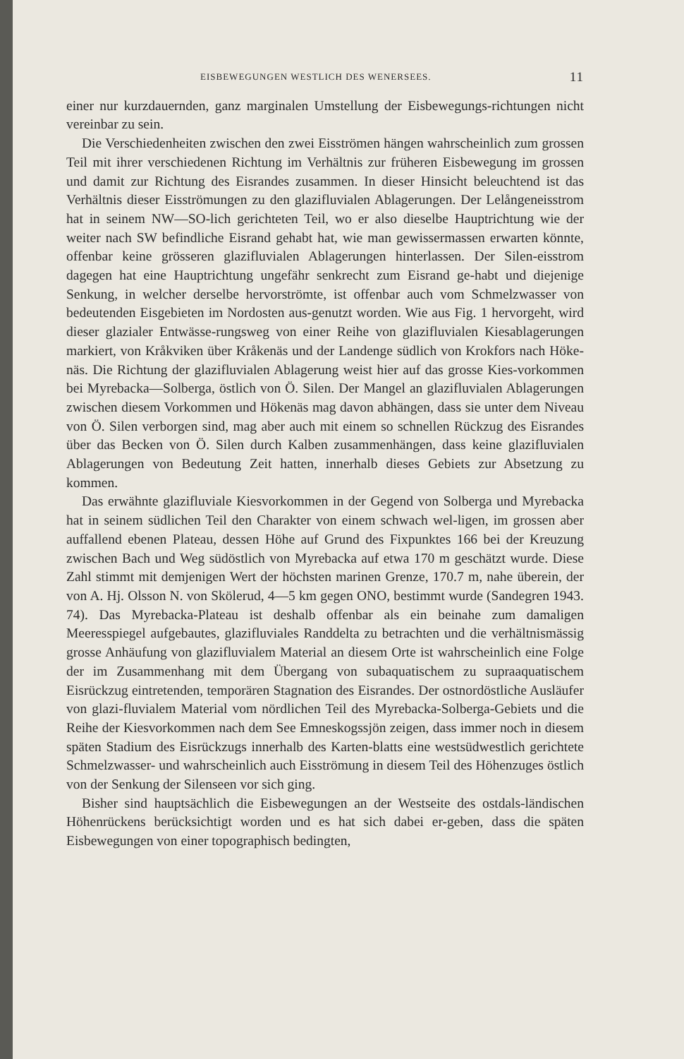EISBEWEGUNGEN WESTLICH DES WENERSEES. 11
einer nur kurzdauernden, ganz marginalen Umstellung der Eisbewegungs-richtungen nicht vereinbar zu sein.
Die Verschiedenheiten zwischen den zwei Eisströmen hängen wahrscheinlich zum grossen Teil mit ihrer verschiedenen Richtung im Verhältnis zur früheren Eisbewegung im grossen und damit zur Richtung des Eisrandes zusammen. In dieser Hinsicht beleuchtend ist das Verhältnis dieser Eisströmungen zu den glazifluvialen Ablagerungen. Der Lelångeneisstrom hat in seinem NW—SO-lich gerichteten Teil, wo er also dieselbe Hauptrichtung wie der weiter nach SW befindliche Eisrand gehabt hat, wie man gewissermassen erwarten könnte, offenbar keine grösseren glazifluvialen Ablagerungen hinterlassen. Der Silen-eisstrom dagegen hat eine Hauptrichtung ungefähr senkrecht zum Eisrand ge-habt und diejenige Senkung, in welcher derselbe hervorströmte, ist offenbar auch vom Schmelzwasser von bedeutenden Eisgebieten im Nordosten aus-genutzt worden. Wie aus Fig. 1 hervorgeht, wird dieser glazialer Entwässe-rungsweg von einer Reihe von glazifluvialen Kiesablagerungen markiert, von Kråkviken über Kråkenäs und der Landenge südlich von Krokfors nach Höke-näs. Die Richtung der glazifluvialen Ablagerung weist hier auf das grosse Kies-vorkommen bei Myrebacka—Solberga, östlich von Ö. Silen. Der Mangel an glazifluvialen Ablagerungen zwischen diesem Vorkommen und Hökenäs mag davon abhängen, dass sie unter dem Niveau von Ö. Silen verborgen sind, mag aber auch mit einem so schnellen Rückzug des Eisrandes über das Becken von Ö. Silen durch Kalben zusammenhängen, dass keine glazifluvialen Ablagerungen von Bedeutung Zeit hatten, innerhalb dieses Gebiets zur Absetzung zu kommen.
Das erwähnte glazifluviale Kiesvorkommen in der Gegend von Solberga und Myrebacka hat in seinem südlichen Teil den Charakter von einem schwach wel-ligen, im grossen aber auffallend ebenen Plateau, dessen Höhe auf Grund des Fixpunktes 166 bei der Kreuzung zwischen Bach und Weg südöstlich von Myrebacka auf etwa 170 m geschätzt wurde. Diese Zahl stimmt mit demjenigen Wert der höchsten marinen Grenze, 170.7 m, nahe überein, der von A. Hj. Olsson N. von Skölerud, 4—5 km gegen ONO, bestimmt wurde (Sandegren 1943. 74). Das Myrebacka-Plateau ist deshalb offenbar als ein beinahe zum damaligen Meeresspiegel aufgebautes, glazifluviales Randdelta zu betrachten und die verhältnismässig grosse Anhäufung von glazifluvialem Material an diesem Orte ist wahrscheinlich eine Folge der im Zusammenhang mit dem Übergang von subaquatischem zu supraaquatischem Eisrückzug eintretenden, temporären Stagnation des Eisrandes. Der ostnordöstliche Ausläufer von glazi-fluvialem Material vom nördlichen Teil des Myrebacka-Solberga-Gebiets und die Reihe der Kiesvorkommen nach dem See Emneskogssjön zeigen, dass immer noch in diesem späten Stadium des Eisrückzugs innerhalb des Karten-blatts eine westsüdwestlich gerichtete Schmelzwasser- und wahrscheinlich auch Eisströmung in diesem Teil des Höhenzuges östlich von der Senkung der Silenseen vor sich ging.
Bisher sind hauptsächlich die Eisbewegungen an der Westseite des ostdals-ländischen Höhenrückens berücksichtigt worden und es hat sich dabei er-geben, dass die späten Eisbewegungen von einer topographisch bedingten,